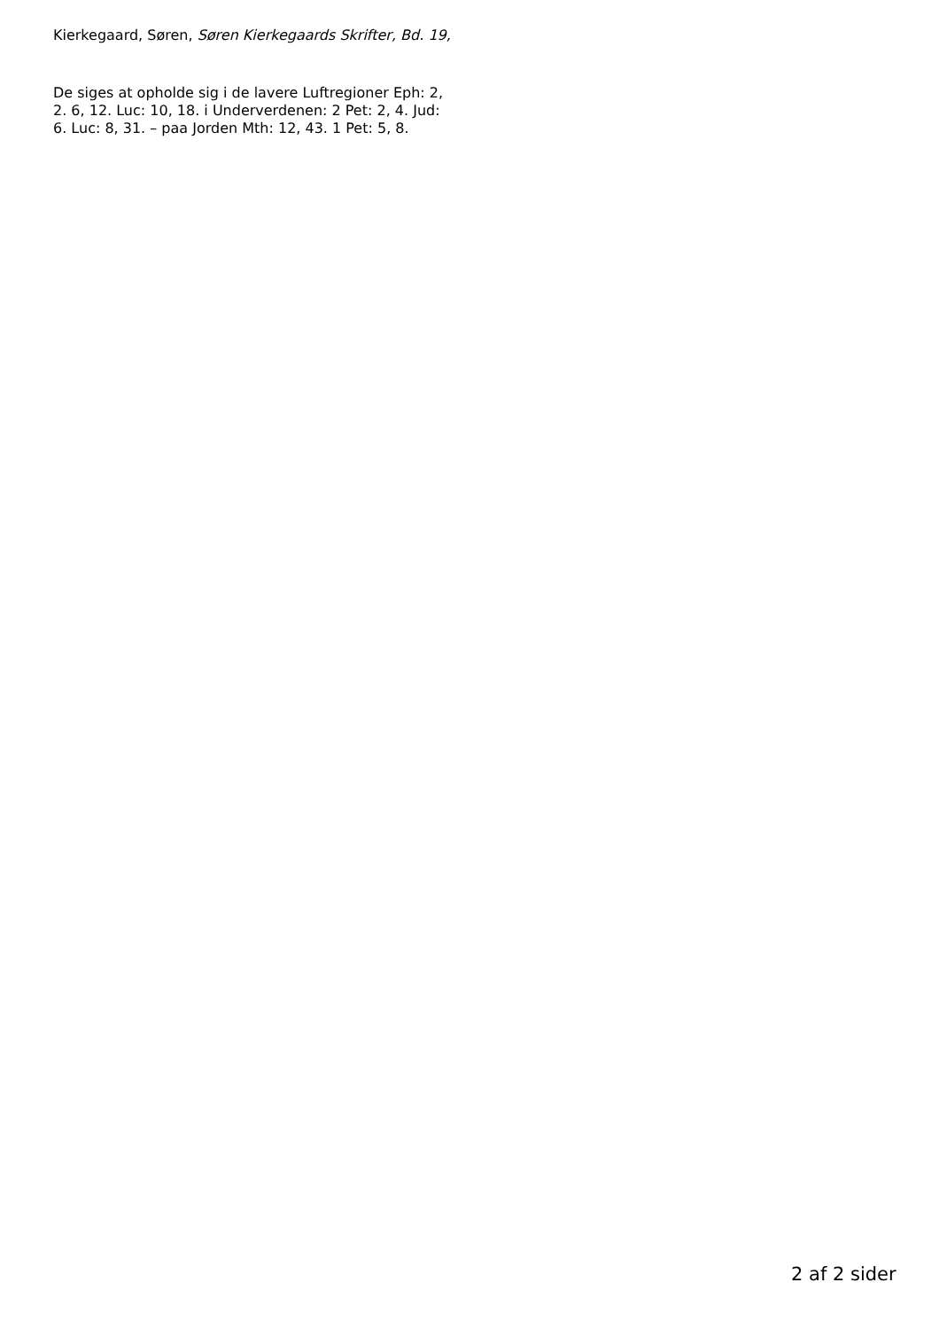Kierkegaard, Søren, Søren Kierkegaards Skrifter, Bd. 19,
De siges at opholde sig i de lavere Luftregioner Eph: 2,
2. 6, 12. Luc: 10, 18. i Underverdenen: 2 Pet: 2, 4. Jud:
6. Luc: 8, 31. – paa Jorden Mth: 12, 43. 1 Pet: 5, 8.
2 af 2 sider